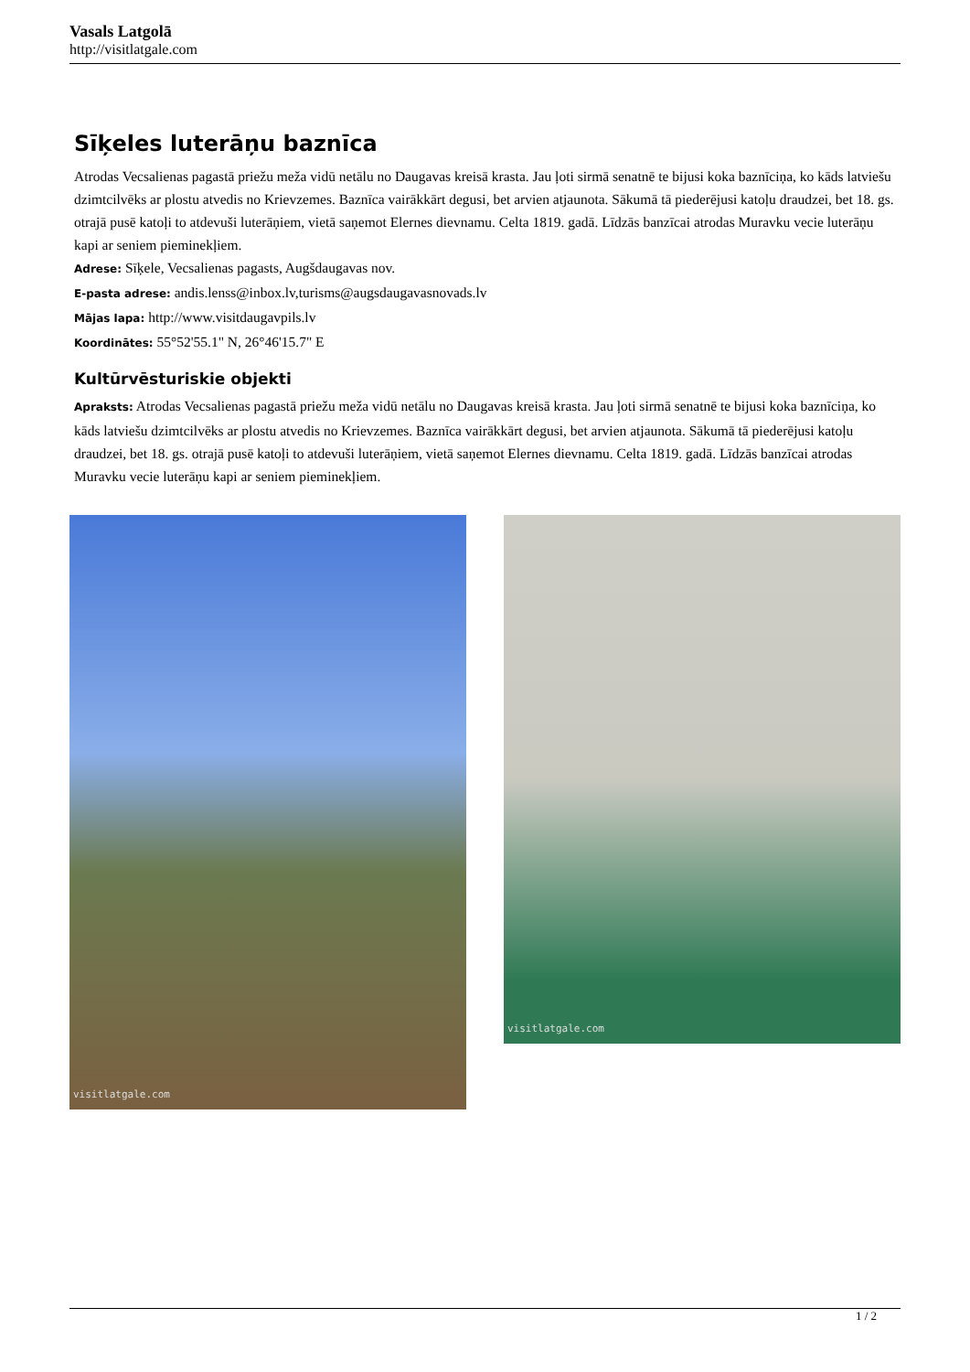Vasals Latgolā
http://visitlatgale.com
Sīķeles luterāņu baznīca
Atrodas Vecsalienas pagastā priežu meža vidū netālu no Daugavas kreisā krasta. Jau ļoti sirmā senatnē te bijusi koka baznīciņa, ko kāds latviešu dzimtcilvēks ar plostu atvedis no Krievzemes. Baznīca vairākkārt degusi, bet arvien atjaunota. Sākumā tā piederējusi katoļu draudzei, bet 18. gs. otrajā pusē katoļi to atdevuši luterāņiem, vietā saņemot Elernes dievnamu. Celta 1819. gadā. Līdzās banzīcai atrodas Muravku vecie luterāņu kapi ar seniem pieminekļiem.
Adrese: Sīķele, Vecsalienas pagasts, Augšdaugavas nov.
E-pasta adrese: andis.lenss@inbox.lv,turisms@augsdaugavasnovads.lv
Mājas lapa: http://www.visitdaugavpils.lv
Koordinātes: 55°52'55.1" N, 26°46'15.7" E
Kultūrvēsturiskie objekti
Apraksts: Atrodas Vecsalienas pagastā priežu meža vidū netālu no Daugavas kreisā krasta. Jau ļoti sirmā senatnē te bijusi koka baznīciņa, ko kāds latviešu dzimtcilvēks ar plostu atvedis no Krievzemes. Baznīca vairākkārt degusi, bet arvien atjaunota. Sākumā tā piederējusi katoļu draudzei, bet 18. gs. otrajā pusē katoļi to atdevuši luterāņiem, vietā saņemot Elernes dievnamu. Celta 1819. gadā. Līdzās banzīcai atrodas Muravku vecie luterāņu kapi ar seniem pieminekļiem.
visitlatgale.com
visitlatgale.com
1 / 2